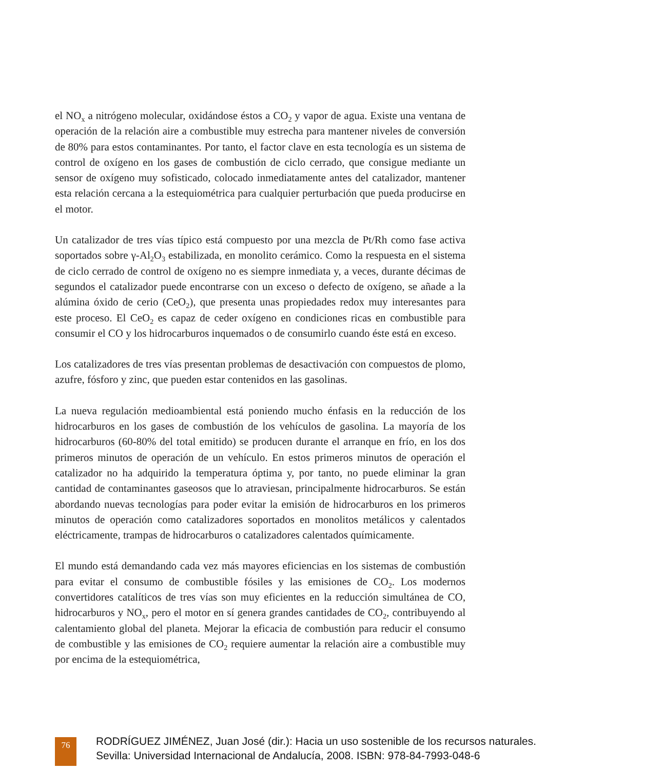el NO<sub>x</sub> a nitrógeno molecular, oxidándose éstos a CO<sub>2</sub> y vapor de agua. Existe una ventana de operación de la relación aire a combustible muy estrecha para mantener niveles de conversión de 80% para estos contaminantes. Por tanto, el factor clave en esta tecnología es un sistema de control de oxígeno en los gases de combustión de ciclo cerrado, que consigue mediante un sensor de oxígeno muy sofisticado, colocado inmediatamente antes del catalizador, mantener esta relación cercana a la estequiométrica para cualquier perturbación que pueda producirse en el motor.
Un catalizador de tres vías típico está compuesto por una mezcla de Pt/Rh como fase activa soportados sobre γ-Al<sub>2</sub>O<sub>3</sub> estabilizada, en monolito cerámico. Como la respuesta en el sistema de ciclo cerrado de control de oxígeno no es siempre inmediata y, a veces, durante décimas de segundos el catalizador puede encontrarse con un exceso o defecto de oxígeno, se añade a la alúmina óxido de cerio (CeO<sub>2</sub>), que presenta unas propiedades redox muy interesantes para este proceso. El CeO<sub>2</sub> es capaz de ceder oxígeno en condiciones ricas en combustible para consumir el CO y los hidrocarburos inquemados o de consumirlo cuando éste está en exceso.
Los catalizadores de tres vías presentan problemas de desactivación con compuestos de plomo, azufre, fósforo y zinc, que pueden estar contenidos en las gasolinas.
La nueva regulación medioambiental está poniendo mucho énfasis en la reducción de los hidrocarburos en los gases de combustión de los vehículos de gasolina. La mayoría de los hidrocarburos (60-80% del total emitido) se producen durante el arranque en frío, en los dos primeros minutos de operación de un vehículo. En estos primeros minutos de operación el catalizador no ha adquirido la temperatura óptima y, por tanto, no puede eliminar la gran cantidad de contaminantes gaseosos que lo atraviesan, principalmente hidrocarburos. Se están abordando nuevas tecnologías para poder evitar la emisión de hidrocarburos en los primeros minutos de operación como catalizadores soportados en monolitos metálicos y calentados eléctricamente, trampas de hidrocarburos o catalizadores calentados químicamente.
El mundo está demandando cada vez más mayores eficiencias en los sistemas de combustión para evitar el consumo de combustible fósiles y las emisiones de CO<sub>2</sub>. Los modernos convertidores catalíticos de tres vías son muy eficientes en la reducción simultánea de CO, hidrocarburos y NO<sub>x</sub>, pero el motor en sí genera grandes cantidades de CO<sub>2</sub>, contribuyendo al calentamiento global del planeta. Mejorar la eficacia de combustión para reducir el consumo de combustible y las emisiones de CO<sub>2</sub> requiere aumentar la relación aire a combustible muy por encima de la estequiométrica,
76
RODRÍGUEZ JIMÉNEZ, Juan José (dir.): Hacia un uso sostenible de los recursos naturales.
Sevilla: Universidad Internacional de Andalucía, 2008. ISBN: 978-84-7993-048-6